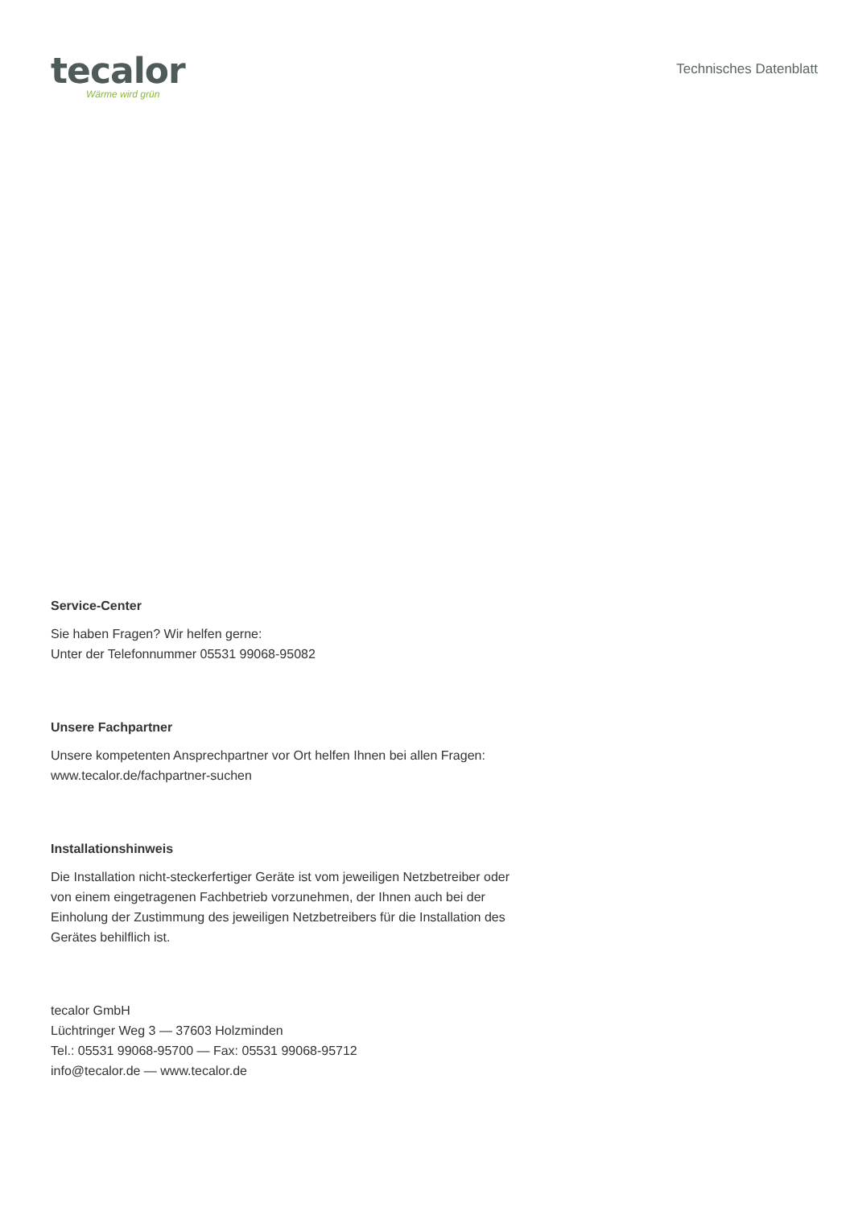tecalor
Wärme wird grün
Technisches Datenblatt
Service-Center
Sie haben Fragen? Wir helfen gerne:
Unter der Telefonnummer 05531 99068-95082
Unsere Fachpartner
Unsere kompetenten Ansprechpartner vor Ort helfen Ihnen bei allen Fragen:
www.tecalor.de/fachpartner-suchen
Installationshinweis
Die Installation nicht-steckerfertiger Geräte ist vom jeweiligen Netzbetreiber oder von einem eingetragenen Fachbetrieb vorzunehmen, der Ihnen auch bei der Einholung der Zustimmung des jeweiligen Netzbetreibers für die Installation des Gerätes behilflich ist.
tecalor GmbH
Lüchtringer Weg 3 — 37603 Holzminden
Tel.: 05531 99068-95700 — Fax: 05531 99068-95712
info@tecalor.de — www.tecalor.de